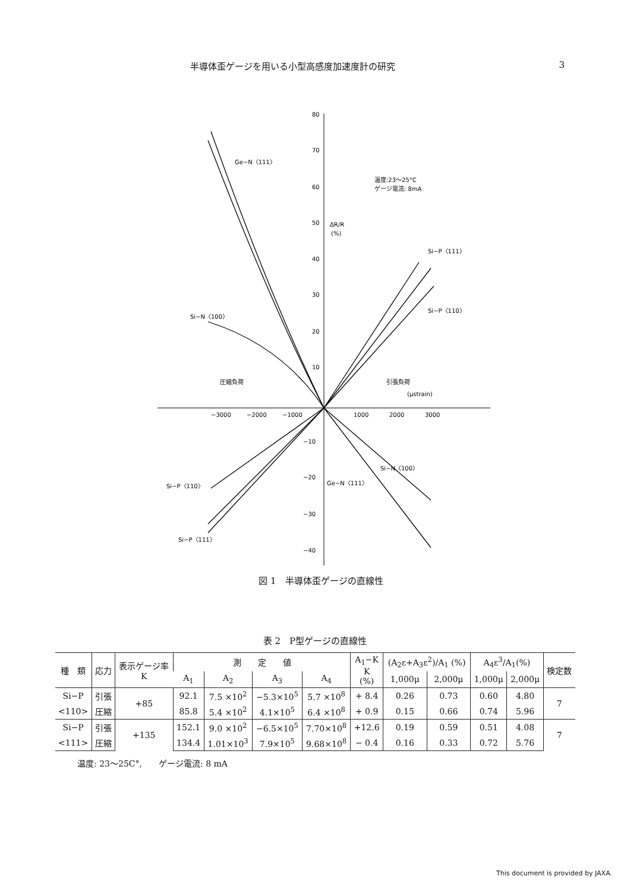半導体歪ゲージを用いる小型高感度加速度計の研究 3
80
70
60
50
40
30
20
10
−10
−20
−30
−40
−3000
−2000
−1000
1000
2000
3000
ΔR/R
(%)
Ge−N〈111〉
温度:23〜25°C
ゲージ電流: 8mA
Si−P〈111〉
Si−P〈110〉
Si−N〈100〉
圧縮負荷
引張負荷
(μstrain)
Si−N〈100〉
Ge−N〈111〉
Si−P〈110〉
Si−P〈111〉
図 1　半導体歪ゲージの直線性
表 2　P型ゲージの直線性
| 種 類 | 応力 | 表示ゲージ率 K | 測 定 値 | | | | A<sub>1</sub>−K K (%) | (A<sub>2</sub>ε+A<sub>3</sub>ε<sup>2</sup>)/A<sub>1</sub> (%) | | A<sub>4</sub>ε<sup>3</sup>/A<sub>1</sub>(%) | | 検定数 |
| --- | --- | --- | --- | --- | --- | --- | --- | --- | --- | --- | --- | --- |
| | | | A<sub>1</sub> | A<sub>2</sub> | A<sub>3</sub> | A<sub>4</sub> | | 1,000μ | 2,000μ | 1,000μ | 2,000μ | |
| Si−P | 引張 | +85 | 92.1 | 7.5 ×10<sup>2</sup> | −5.3×10<sup>5</sup> | 5.7 ×10<sup>8</sup> | + 8.4 | 0.26 | 0.73 | 0.60 | 4.80 | 7 |
| <110> | 圧縮 | | 85.8 | 5.4 ×10<sup>2</sup> | 4.1×10<sup>5</sup> | 6.4 ×10<sup>8</sup> | + 0.9 | 0.15 | 0.66 | 0.74 | 5.96 | |
| Si−P | 引張 | +135 | 152.1 | 9.0 ×10<sup>2</sup> | −6.5×10<sup>5</sup> | 7.70×10<sup>8</sup> | +12.6 | 0.19 | 0.59 | 0.51 | 4.08 | 7 |
| <111> | 圧縮 | | 134.4 | 1.01×10<sup>3</sup> | 7.9×10<sup>5</sup> | 9.68×10<sup>8</sup> | − 0.4 | 0.16 | 0.33 | 0.72 | 5.76 | |
温度: 23〜25C°,　　ゲージ電流: 8 mA
This document is provided by JAXA.